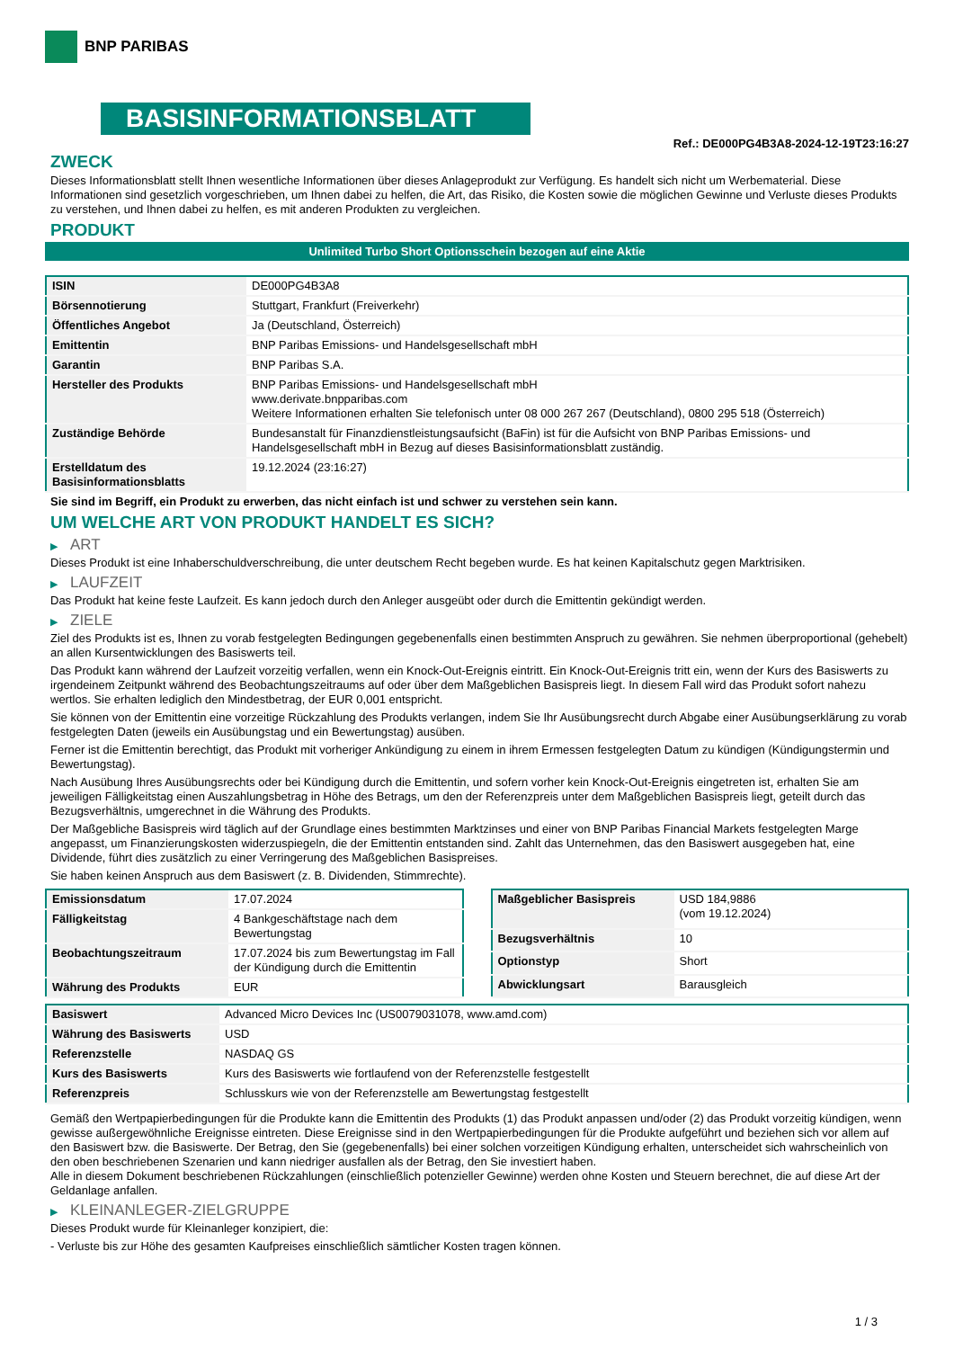BNP PARIBAS
BASISINFORMATIONSBLATT
Ref.: DE000PG4B3A8-2024-12-19T23:16:27
ZWECK
Dieses Informationsblatt stellt Ihnen wesentliche Informationen über dieses Anlageprodukt zur Verfügung. Es handelt sich nicht um Werbematerial. Diese Informationen sind gesetzlich vorgeschrieben, um Ihnen dabei zu helfen, die Art, das Risiko, die Kosten sowie die möglichen Gewinne und Verluste dieses Produkts zu verstehen, und Ihnen dabei zu helfen, es mit anderen Produkten zu vergleichen.
PRODUKT
Unlimited Turbo Short Optionsschein bezogen auf eine Aktie
| ISIN | DE000PG4B3A8 |
| Börsennotierung | Stuttgart, Frankfurt (Freiverkehr) |
| Öffentliches Angebot | Ja (Deutschland, Österreich) |
| Emittentin | BNP Paribas Emissions- und Handelsgesellschaft mbH |
| Garantin | BNP Paribas S.A. |
| Hersteller des Produkts | BNP Paribas Emissions- und Handelsgesellschaft mbH www.derivate.bnpparibas.com Weitere Informationen erhalten Sie telefonisch unter 08 000 267 267 (Deutschland), 0800 295 518 (Österreich) |
| Zuständige Behörde | Bundesanstalt für Finanzdienstleistungsaufsicht (BaFin) ist für die Aufsicht von BNP Paribas Emissions- und Handelsgesellschaft mbH in Bezug auf dieses Basisinformationsblatt zuständig. |
| Erstelldatum des Basisinformationsblatts | 19.12.2024 (23:16:27) |
Sie sind im Begriff, ein Produkt zu erwerben, das nicht einfach ist und schwer zu verstehen sein kann.
UM WELCHE ART VON PRODUKT HANDELT ES SICH?
▶ ART
Dieses Produkt ist eine Inhaberschuldverschreibung, die unter deutschem Recht begeben wurde. Es hat keinen Kapitalschutz gegen Marktrisiken.
▶ LAUFZEIT
Das Produkt hat keine feste Laufzeit. Es kann jedoch durch den Anleger ausgeübt oder durch die Emittentin gekündigt werden.
▶ ZIELE
Ziel des Produkts ist es, Ihnen zu vorab festgelegten Bedingungen gegebenenfalls einen bestimmten Anspruch zu gewähren. Sie nehmen überproportional (gehebelt) an allen Kursentwicklungen des Basiswerts teil.
Das Produkt kann während der Laufzeit vorzeitig verfallen, wenn ein Knock-Out-Ereignis eintritt. Ein Knock-Out-Ereignis tritt ein, wenn der Kurs des Basiswerts zu irgendeinem Zeitpunkt während des Beobachtungszeitraums auf oder über dem Maßgeblichen Basispreis liegt. In diesem Fall wird das Produkt sofort nahezu wertlos. Sie erhalten lediglich den Mindestbetrag, der EUR 0,001 entspricht.
Sie können von der Emittentin eine vorzeitige Rückzahlung des Produkts verlangen, indem Sie Ihr Ausübungsrecht durch Abgabe einer Ausübungserklärung zu vorab festgelegten Daten (jeweils ein Ausübungstag und ein Bewertungstag) ausüben.
Ferner ist die Emittentin berechtigt, das Produkt mit vorheriger Ankündigung zu einem in ihrem Ermessen festgelegten Datum zu kündigen (Kündigungstermin und Bewertungstag).
Nach Ausübung Ihres Ausübungsrechts oder bei Kündigung durch die Emittentin, und sofern vorher kein Knock-Out-Ereignis eingetreten ist, erhalten Sie am jeweiligen Fälligkeitstag einen Auszahlungsbetrag in Höhe des Betrags, um den der Referenzpreis unter dem Maßgeblichen Basispreis liegt, geteilt durch das Bezugsverhältnis, umgerechnet in die Währung des Produkts.
Der Maßgebliche Basispreis wird täglich auf der Grundlage eines bestimmten Marktzinses und einer von BNP Paribas Financial Markets festgelegten Marge angepasst, um Finanzierungskosten widerzuspiegeln, die der Emittentin entstanden sind. Zahlt das Unternehmen, das den Basiswert ausgegeben hat, eine Dividende, führt dies zusätzlich zu einer Verringerung des Maßgeblichen Basispreises.
Sie haben keinen Anspruch aus dem Basiswert (z. B. Dividenden, Stimmrechte).
| Emissionsdatum | 17.07.2024 |
| Fälligkeitstag | 4 Bankgeschäftstage nach dem Bewertungstag |
| Beobachtungszeitraum | 17.07.2024 bis zum Bewertungstag im Fall der Kündigung durch die Emittentin |
| Währung des Produkts | EUR |
| Maßgeblicher Basispreis | USD 184,9886 (vom 19.12.2024) |
| Bezugsverhältnis | 10 |
| Optionstyp | Short |
| Abwicklungsart | Barausgleich |
| Basiswert | Advanced Micro Devices Inc (US0079031078, www.amd.com) |
| Währung des Basiswerts | USD |
| Referenzstelle | NASDAQ GS |
| Kurs des Basiswerts | Kurs des Basiswerts wie fortlaufend von der Referenzstelle festgestellt |
| Referenzpreis | Schlusskurs wie von der Referenzstelle am Bewertungstag festgestellt |
Gemäß den Wertpapierbedingungen für die Produkte kann die Emittentin des Produkts (1) das Produkt anpassen und/oder (2) das Produkt vorzeitig kündigen, wenn gewisse außergewöhnliche Ereignisse eintreten. Diese Ereignisse sind in den Wertpapierbedingungen für die Produkte aufgeführt und beziehen sich vor allem auf den Basiswert bzw. die Basiswerte. Der Betrag, den Sie (gegebenenfalls) bei einer solchen vorzeitigen Kündigung erhalten, unterscheidet sich wahrscheinlich von den oben beschriebenen Szenarien und kann niedriger ausfallen als der Betrag, den Sie investiert haben.
Alle in diesem Dokument beschriebenen Rückzahlungen (einschließlich potenzieller Gewinne) werden ohne Kosten und Steuern berechnet, die auf diese Art der Geldanlage anfallen.
▶ KLEINANLEGER-ZIELGRUPPE
Dieses Produkt wurde für Kleinanleger konzipiert, die:
- Verluste bis zur Höhe des gesamten Kaufpreises einschließlich sämtlicher Kosten tragen können.
1 / 3